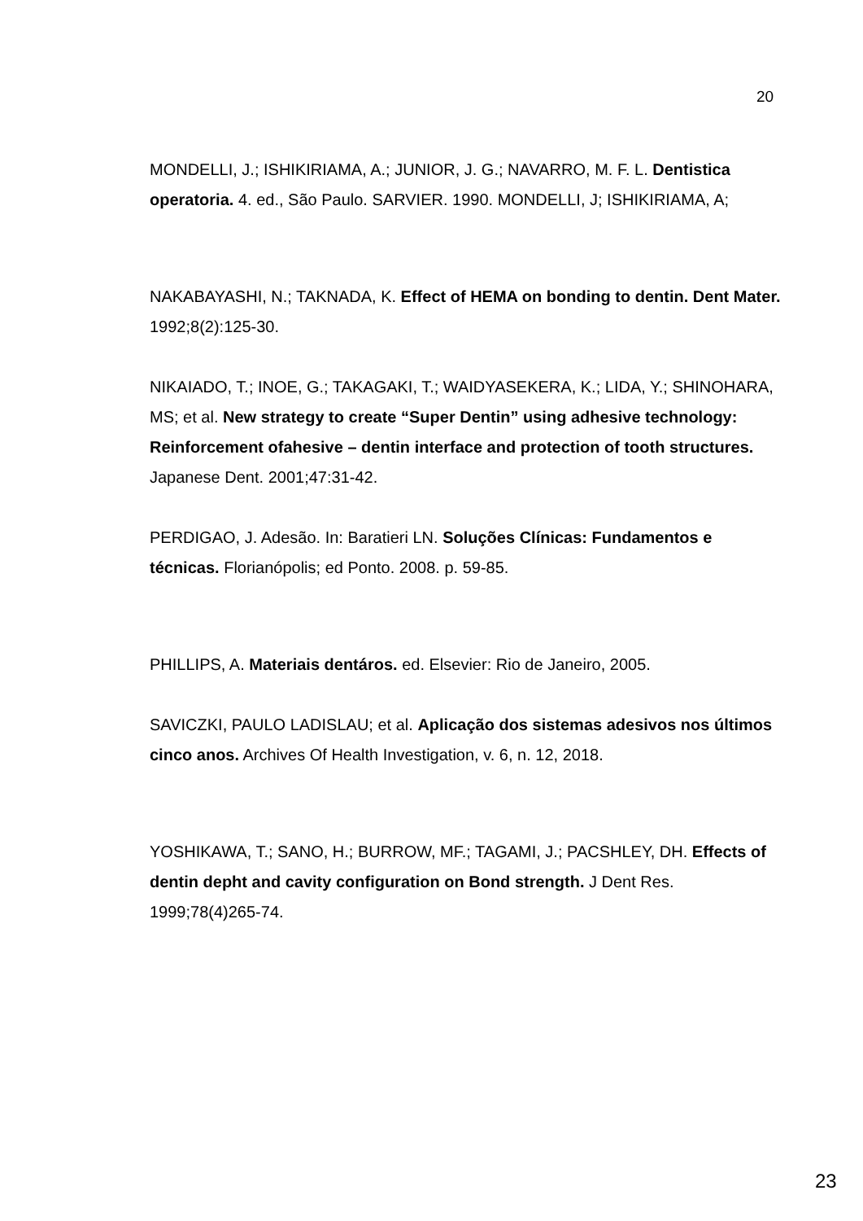20
MONDELLI, J.; ISHIKIRIAMA, A.; JUNIOR, J. G.; NAVARRO, M. F. L. Dentistica operatoria. 4. ed., São Paulo. SARVIER. 1990. MONDELLI, J; ISHIKIRIAMA, A;
NAKABAYASHI, N.; TAKNADA, K. Effect of HEMA on bonding to dentin. Dent Mater. 1992;8(2):125-30.
NIKAIADO, T.; INOE, G.; TAKAGAKI, T.; WAIDYASEKERA, K.; LIDA, Y.; SHINOHARA, MS; et al. New strategy to create “Super Dentin” using adhesive technology: Reinforcement ofahesive – dentin interface and protection of tooth structures. Japanese Dent. 2001;47:31-42.
PERDIGAO, J. Adesão. In: Baratieri LN. Soluções Clínicas: Fundamentos e técnicas. Florianópolis; ed Ponto. 2008. p. 59-85.
PHILLIPS, A. Materiais dentáros. ed. Elsevier: Rio de Janeiro, 2005.
SAVICZKI, PAULO LADISLAU; et al. Aplicação dos sistemas adesivos nos últimos cinco anos. Archives Of Health Investigation, v. 6, n. 12, 2018.
YOSHIKAWA, T.; SANO, H.; BURROW, MF.; TAGAMI, J.; PACSHLEY, DH. Effects of dentin depht and cavity configuration on Bond strength. J Dent Res. 1999;78(4)265-74.
23